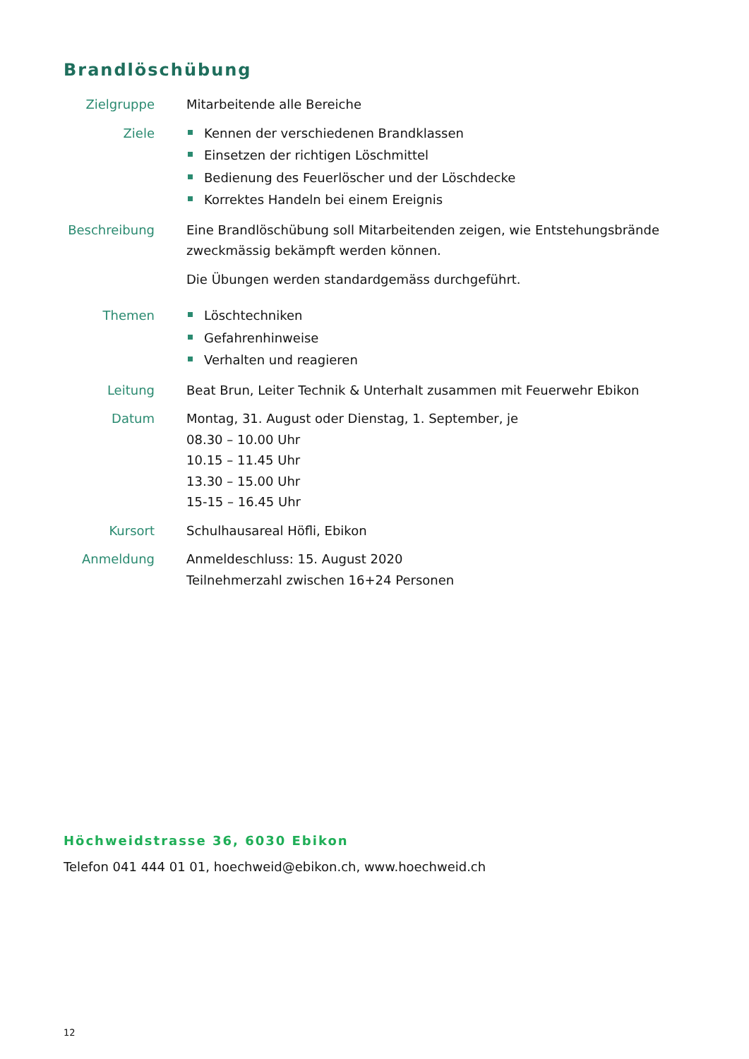Brandlöschübung
Zielgruppe Mitarbeitende alle Bereiche
Ziele Kennen der verschiedenen Brandklassen
Einsetzen der richtigen Löschmittel
Bedienung des Feuerlöscher und der Löschdecke
Korrektes Handeln bei einem Ereignis
Beschreibung
Eine Brandlöschübung soll Mitarbeitenden zeigen, wie Entstehungsbrände zweckmässig bekämpft werden können.
Die Übungen werden standardgemäss durchgeführt.
Themen Löschtechniken
Gefahrenhinweise
Verhalten und reagieren
Leitung Beat Brun, Leiter Technik & Unterhalt zusammen mit Feuerwehr Ebikon
Datum Montag, 31. August oder Dienstag, 1. September, je
08.30 – 10.00 Uhr
10.15 – 11.45 Uhr
13.30 – 15.00 Uhr
15-15 – 16.45 Uhr
Kursort Schulhausareal Höfli, Ebikon
Anmeldung Anmeldeschluss: 15. August 2020
Teilnehmerzahl zwischen 16+24 Personen
Höchweidstrasse 36, 6030 Ebikon
Telefon 041 444 01 01, hoechweid@ebikon.ch, www.hoechweid.ch
12